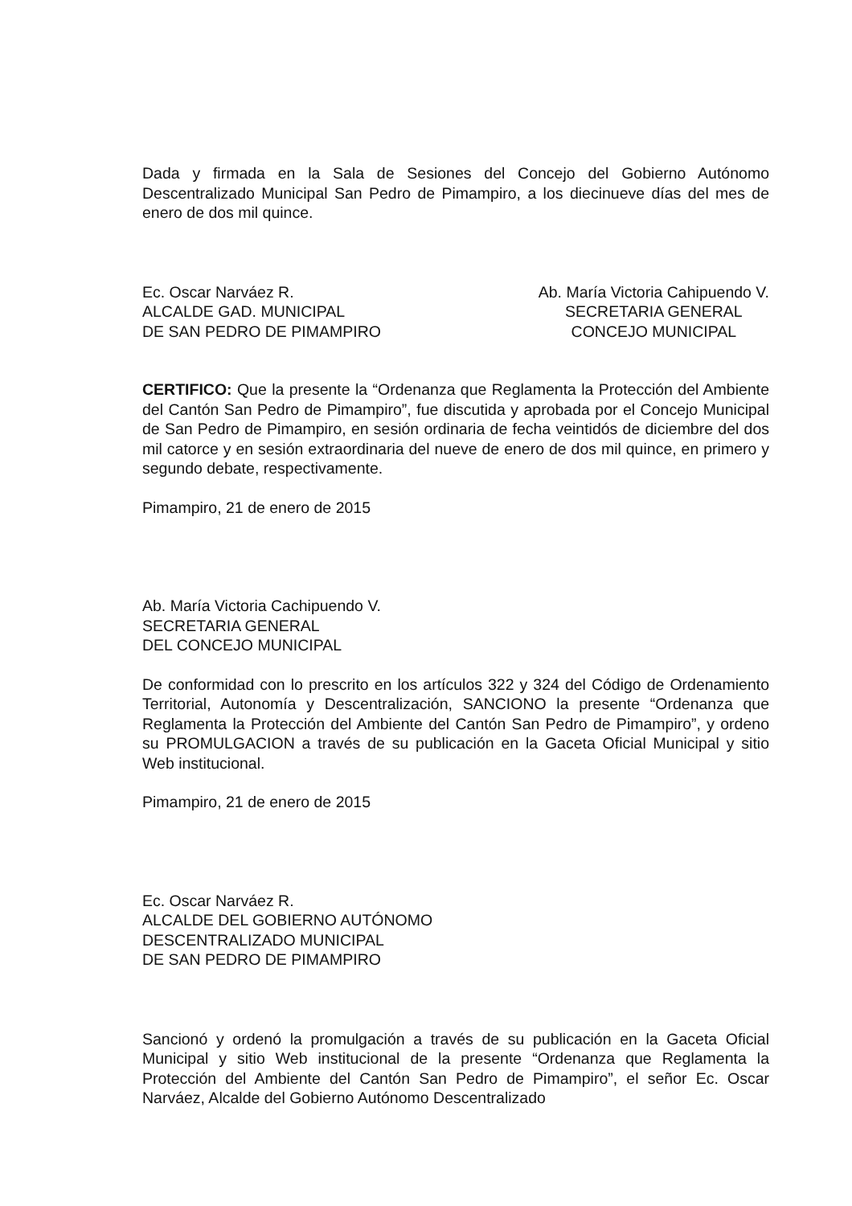Dada y firmada en la Sala de Sesiones del Concejo del Gobierno Autónomo Descentralizado Municipal San Pedro de Pimampiro, a los diecinueve días del mes de enero de dos mil quince.
Ec. Oscar Narváez R.
ALCALDE GAD. MUNICIPAL
DE SAN PEDRO DE PIMAMPIRO
Ab. María Victoria Cahipuendo V.
SECRETARIA GENERAL
CONCEJO MUNICIPAL
CERTIFICO: Que la presente la “Ordenanza que Reglamenta la Protección del Ambiente del Cantón San Pedro de Pimampiro”, fue discutida y aprobada por el Concejo Municipal de San Pedro de Pimampiro, en sesión ordinaria de fecha veintidós de diciembre del dos mil catorce y en sesión extraordinaria del nueve de enero de dos mil quince, en primero y segundo debate, respectivamente.
Pimampiro, 21 de enero de 2015
Ab. María Victoria Cachipuendo V.
SECRETARIA GENERAL
DEL CONCEJO MUNICIPAL
De conformidad con lo prescrito en los artículos 322 y 324 del Código de Ordenamiento Territorial, Autonomía y Descentralización, SANCIONO la presente “Ordenanza que Reglamenta la Protección del Ambiente del Cantón San Pedro de Pimampiro”, y ordeno su PROMULGACION a través de su publicación en la Gaceta Oficial Municipal y sitio Web institucional.
Pimampiro, 21 de enero de 2015
Ec. Oscar Narváez R.
ALCALDE DEL GOBIERNO AUTÓNOMO
DESCENTRALIZADO MUNICIPAL
DE SAN PEDRO DE PIMAMPIRO
Sancionó y ordenó la promulgación a través de su publicación en la Gaceta Oficial Municipal y sitio Web institucional de la presente “Ordenanza que Reglamenta la Protección del Ambiente del Cantón San Pedro de Pimampiro”, el señor Ec. Oscar Narváez, Alcalde del Gobierno Autónomo Descentralizado